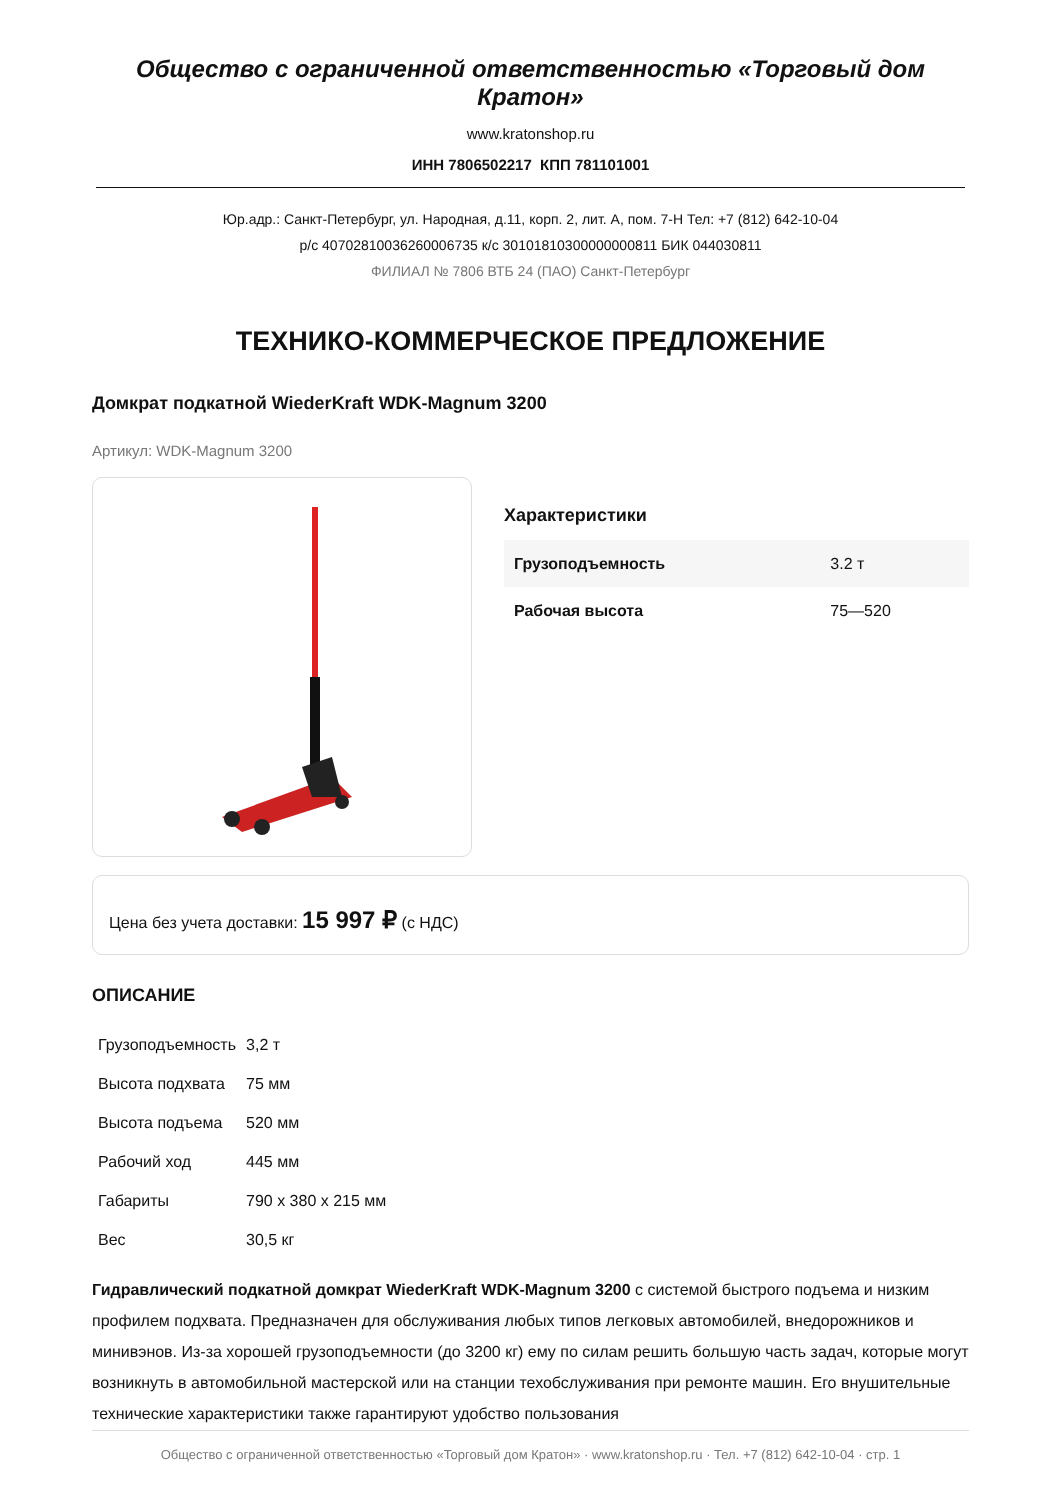Общество с ограниченной ответственностью «Торговый дом Кратон»
www.kratonshop.ru
ИНН 7806502217 КПП 781101001
Юр.адр.: Санкт-Петербург, ул. Народная, д.11, корп. 2, лит. А, пом. 7-Н Тел: +7 (812) 642-10-04
р/с 40702810036260006735 к/с 30101810300000000811 БИК 044030811
ФИЛИАЛ № 7806 ВТБ 24 (ПАО) Санкт-Петербург
ТЕХНИКО-КОММЕРЧЕСКОЕ ПРЕДЛОЖЕНИЕ
Домкрат подкатной WiederKraft WDK-Magnum 3200
Артикул: WDK-Magnum 3200
Характеристики
| Грузоподъемность | 3.2 т |
| Рабочая высота | 75—520 |
Цена без учета доставки: 15 997 ₽ (с НДС)
ОПИСАНИЕ
| Грузоподъемность | 3,2 т |
| Высота подхвата | 75 мм |
| Высота подъема | 520 мм |
| Рабочий ход | 445 мм |
| Габариты | 790 x 380 x 215 мм |
| Вес | 30,5 кг |
Гидравлический подкатной домкрат WiederKraft WDK-Magnum 3200 с системой быстрого подъема и низким профилем подхвата. Предназначен для обслуживания любых типов легковых автомобилей, внедорожников и минивэнов. Из-за хорошей грузоподъемности (до 3200 кг) ему по силам решить большую часть задач, которые могут возникнуть в автомобильной мастерской или на станции техобслуживания при ремонте машин. Его внушительные технические характеристики также гарантируют удобство пользования
Общество с ограниченной ответственностью «Торговый дом Кратон» · www.kratonshop.ru · Тел. +7 (812) 642-10-04 · стр. 1